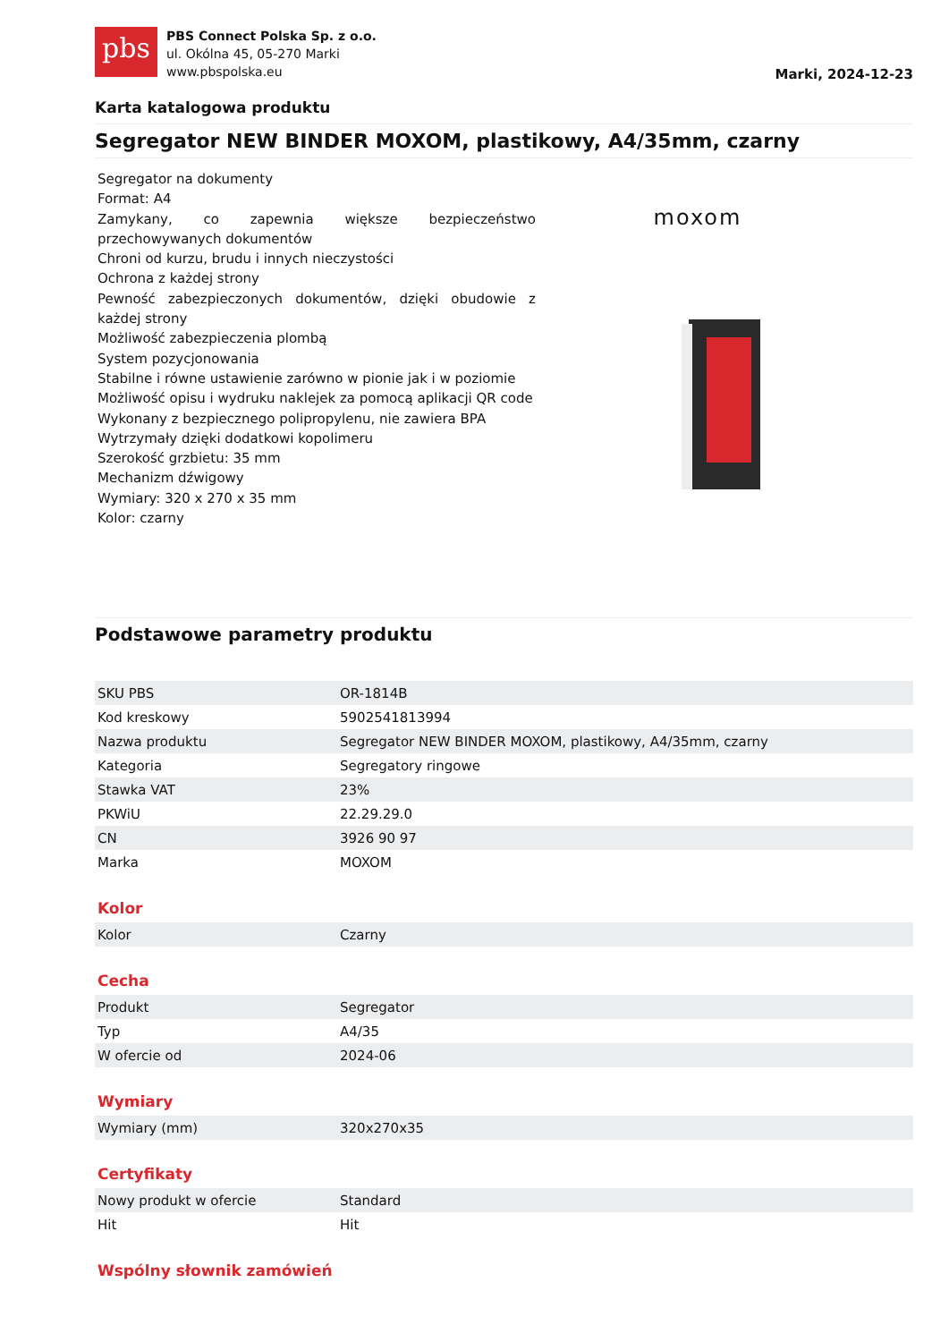pbs
PBS Connect Polska Sp. z o.o.
ul. Okólna 45, 05-270 Marki
www.pbspolska.eu
Marki, 2024-12-23
Karta katalogowa produktu
Segregator NEW BINDER MOXOM, plastikowy, A4/35mm, czarny
Segregator na dokumenty
Format: A4
Zamykany, co zapewnia większe bezpieczeństwo przechowywanych dokumentów
Chroni od kurzu, brudu i innych nieczystości
Ochrona z każdej strony
Pewność zabezpieczonych dokumentów, dzięki obudowie z każdej strony
Możliwość zabezpieczenia plombą
System pozycjonowania
Stabilne i równe ustawienie zarówno w pionie jak i w poziomie
Możliwość opisu i wydruku naklejek za pomocą aplikacji QR code
Wykonany z bezpiecznego polipropylenu, nie zawiera BPA
Wytrzymały dzięki dodatkowi kopolimeru
Szerokość grzbietu: 35 mm
Mechanizm dźwigowy
Wymiary: 320 x 270 x 35 mm
Kolor: czarny
moxom
Podstawowe parametry produktu
| SKU PBS | OR-1814B |
| Kod kreskowy | 5902541813994 |
| Nazwa produktu | Segregator NEW BINDER MOXOM, plastikowy, A4/35mm, czarny |
| Kategoria | Segregatory ringowe |
| Stawka VAT | 23% |
| PKWiU | 22.29.29.0 |
| CN | 3926 90 97 |
| Marka | MOXOM |
Kolor
| Kolor | Czarny |
Cecha
| Produkt | Segregator |
| Typ | A4/35 |
| W ofercie od | 2024-06 |
Wymiary
| Wymiary (mm) | 320x270x35 |
Certyfikaty
| Nowy produkt w ofercie | Standard |
| Hit | Hit |
Wspólny słownik zamówień